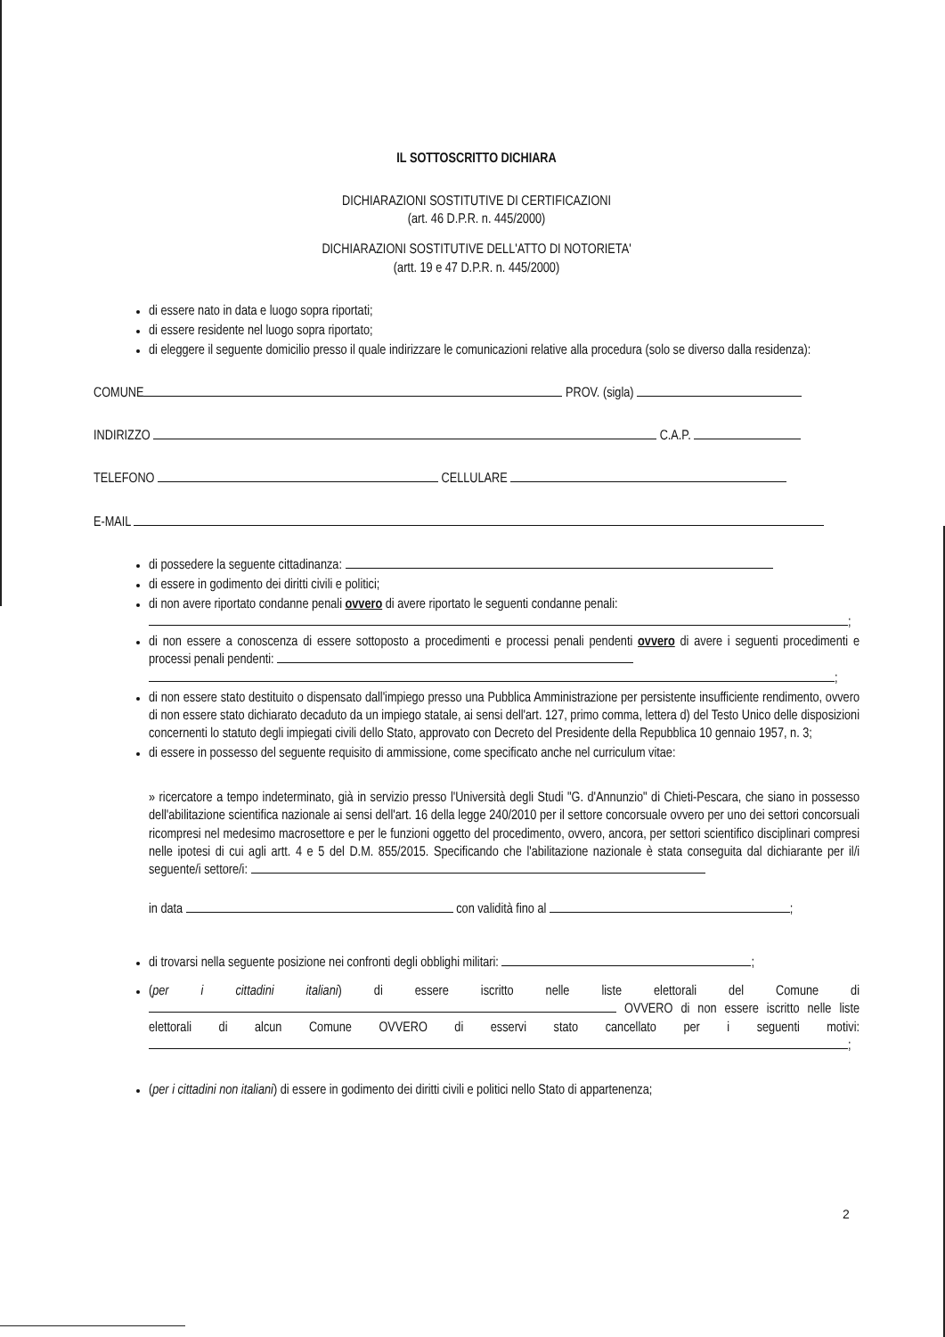IL SOTTOSCRITTO DICHIARA
DICHIARAZIONI SOSTITUTIVE DI CERTIFICAZIONI
(art. 46 D.P.R. n. 445/2000)
DICHIARAZIONI SOSTITUTIVE DELL'ATTO DI NOTORIETA'
(artt. 19 e 47 D.P.R. n. 445/2000)
di essere nato in data e luogo sopra riportati;
di essere residente nel luogo sopra riportato;
di eleggere il seguente domicilio presso il quale indirizzare le comunicazioni relative alla procedura (solo se diverso dalla residenza):
COMUNE PROV. (sigla)
INDIRIZZO C.A.P.
TELEFONO CELLULARE
E-MAIL
di possedere la seguente cittadinanza:
di essere in godimento dei diritti civili e politici;
di non avere riportato condanne penali ovvero di avere riportato le seguenti condanne penali:
;
di non essere a conoscenza di essere sottoposto a procedimenti e processi penali pendenti ovvero di avere i seguenti procedimenti e processi penali pendenti:
;
di non essere stato destituito o dispensato dall'impiego presso una Pubblica Amministrazione per persistente insufficiente rendimento, ovvero di non essere stato dichiarato decaduto da un impiego statale, ai sensi dell'art. 127, primo comma, lettera d) del Testo Unico delle disposizioni concernenti lo statuto degli impiegati civili dello Stato, approvato con Decreto del Presidente della Repubblica 10 gennaio 1957, n. 3;
di essere in possesso del seguente requisito di ammissione, come specificato anche nel curriculum vitae:
» ricercatore a tempo indeterminato, già in servizio presso l'Università degli Studi "G. d'Annunzio" di Chieti-Pescara, che siano in possesso dell'abilitazione scientifica nazionale ai sensi dell'art. 16 della legge 240/2010 per il settore concorsuale ovvero per uno dei settori concorsuali ricompresi nel medesimo macrosettore e per le funzioni oggetto del procedimento, ovvero, ancora, per settori scientifico disciplinari compresi nelle ipotesi di cui agli artt. 4 e 5 del D.M. 855/2015. Specificando che l'abilitazione nazionale è stata conseguita dal dichiarante per il/i seguente/i settore/i:
in data con validità fino al ;
di trovarsi nella seguente posizione nei confronti degli obblighi militari: ;
(per i cittadini italiani) di essere iscritto nelle liste elettorali del Comune di OVVERO di non essere iscritto nelle liste elettorali di alcun Comune OVVERO di esservi stato cancellato per i seguenti motivi: ;
(per i cittadini non italiani) di essere in godimento dei diritti civili e politici nello Stato di appartenenza;
2